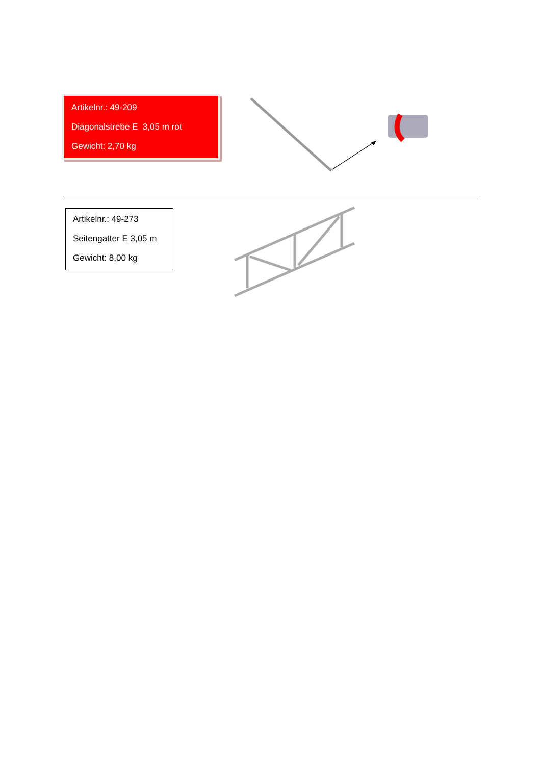Artikelnr.: 49-209
Diagonalstrebe E 3,05 m rot
Gewicht: 2,70 kg
Artikelnr.: 49-273
Seitengatter E 3,05 m
Gewicht: 8,00 kg